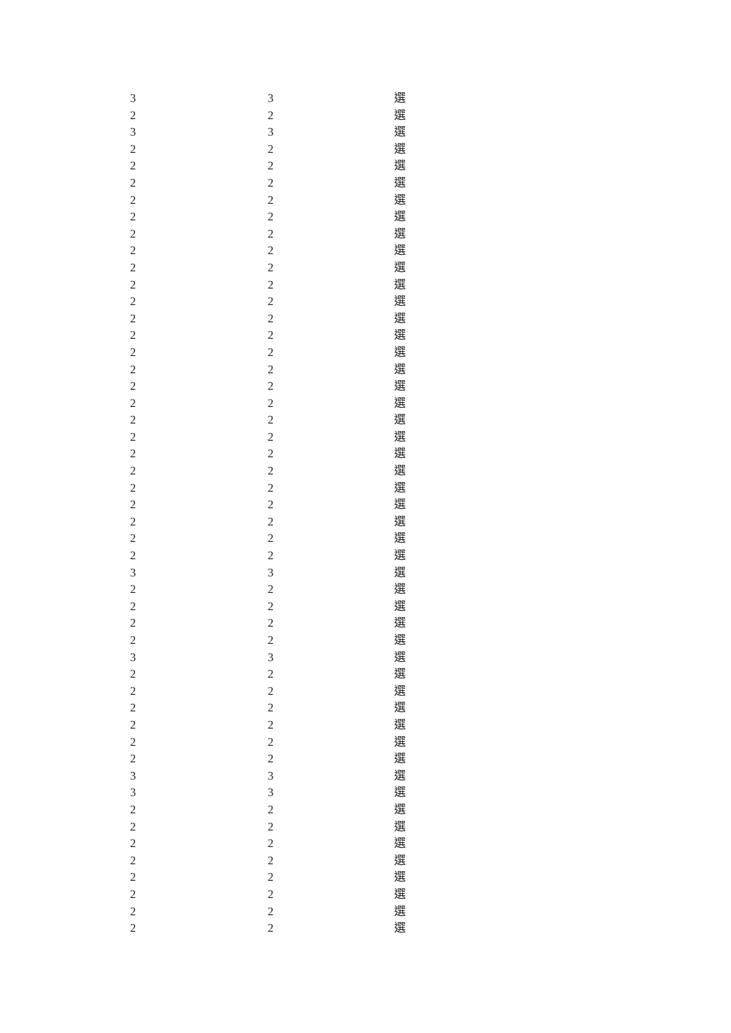| 3 | 3 | 選 |
| 2 | 2 | 選 |
| 3 | 3 | 選 |
| 2 | 2 | 選 |
| 2 | 2 | 選 |
| 2 | 2 | 選 |
| 2 | 2 | 選 |
| 2 | 2 | 選 |
| 2 | 2 | 選 |
| 2 | 2 | 選 |
| 2 | 2 | 選 |
| 2 | 2 | 選 |
| 2 | 2 | 選 |
| 2 | 2 | 選 |
| 2 | 2 | 選 |
| 2 | 2 | 選 |
| 2 | 2 | 選 |
| 2 | 2 | 選 |
| 2 | 2 | 選 |
| 2 | 2 | 選 |
| 2 | 2 | 選 |
| 2 | 2 | 選 |
| 2 | 2 | 選 |
| 2 | 2 | 選 |
| 2 | 2 | 選 |
| 2 | 2 | 選 |
| 2 | 2 | 選 |
| 2 | 2 | 選 |
| 3 | 3 | 選 |
| 2 | 2 | 選 |
| 2 | 2 | 選 |
| 2 | 2 | 選 |
| 2 | 2 | 選 |
| 3 | 3 | 選 |
| 2 | 2 | 選 |
| 2 | 2 | 選 |
| 2 | 2 | 選 |
| 2 | 2 | 選 |
| 2 | 2 | 選 |
| 2 | 2 | 選 |
| 3 | 3 | 選 |
| 3 | 3 | 選 |
| 2 | 2 | 選 |
| 2 | 2 | 選 |
| 2 | 2 | 選 |
| 2 | 2 | 選 |
| 2 | 2 | 選 |
| 2 | 2 | 選 |
| 2 | 2 | 選 |
| 2 | 2 | 選 |